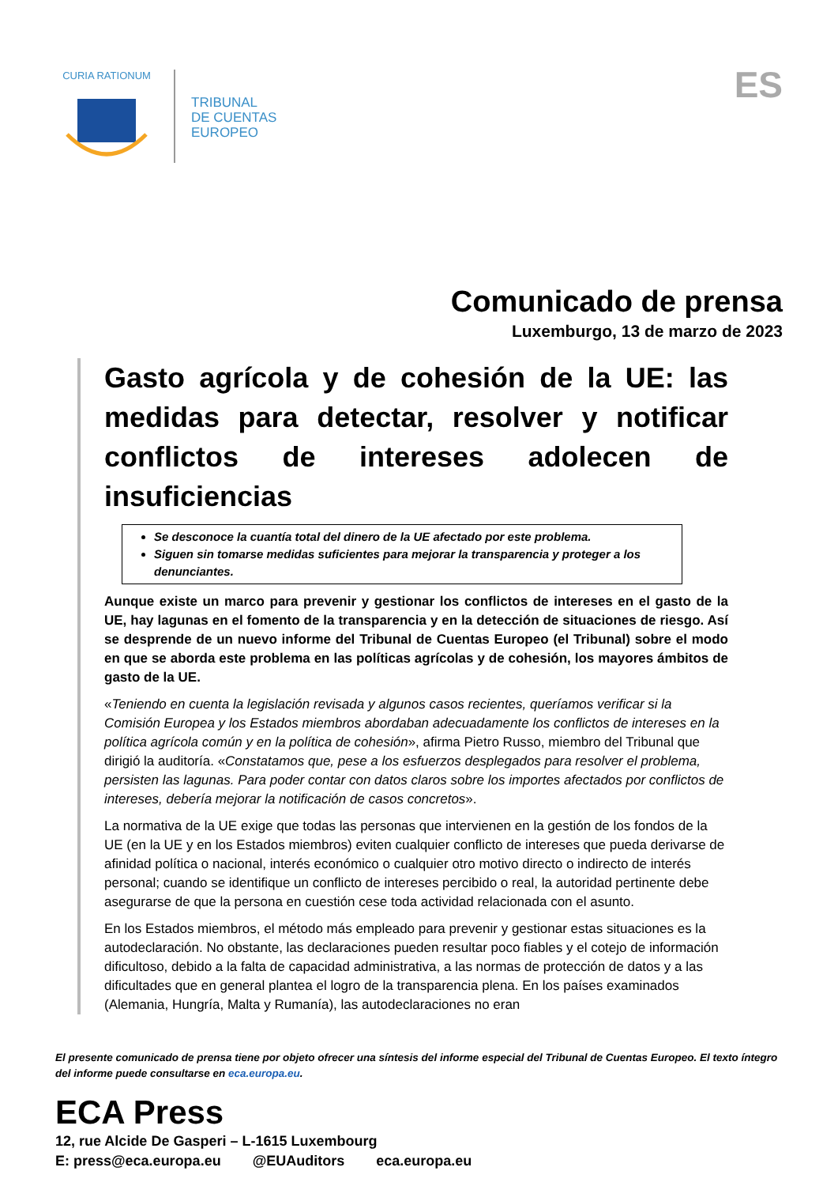CURIA RATIONUM
TRIBUNAL
DE CUENTAS
EUROPEO
ES
Comunicado de prensa
Luxemburgo, 13 de marzo de 2023
Gasto agrícola y de cohesión de la UE: las medidas para detectar, resolver y notificar conflictos de intereses adolecen de insuficiencias
Se desconoce la cuantía total del dinero de la UE afectado por este problema.
Siguen sin tomarse medidas suficientes para mejorar la transparencia y proteger a los denunciantes.
Aunque existe un marco para prevenir y gestionar los conflictos de intereses en el gasto de la UE, hay lagunas en el fomento de la transparencia y en la detección de situaciones de riesgo. Así se desprende de un nuevo informe del Tribunal de Cuentas Europeo (el Tribunal) sobre el modo en que se aborda este problema en las políticas agrícolas y de cohesión, los mayores ámbitos de gasto de la UE.
«Teniendo en cuenta la legislación revisada y algunos casos recientes, queríamos verificar si la Comisión Europea y los Estados miembros abordaban adecuadamente los conflictos de intereses en la política agrícola común y en la política de cohesión», afirma Pietro Russo, miembro del Tribunal que dirigió la auditoría. «Constatamos que, pese a los esfuerzos desplegados para resolver el problema, persisten las lagunas. Para poder contar con datos claros sobre los importes afectados por conflictos de intereses, debería mejorar la notificación de casos concretos».
La normativa de la UE exige que todas las personas que intervienen en la gestión de los fondos de la UE (en la UE y en los Estados miembros) eviten cualquier conflicto de intereses que pueda derivarse de afinidad política o nacional, interés económico o cualquier otro motivo directo o indirecto de interés personal; cuando se identifique un conflicto de intereses percibido o real, la autoridad pertinente debe asegurarse de que la persona en cuestión cese toda actividad relacionada con el asunto.
En los Estados miembros, el método más empleado para prevenir y gestionar estas situaciones es la autodeclaración. No obstante, las declaraciones pueden resultar poco fiables y el cotejo de información dificultoso, debido a la falta de capacidad administrativa, a las normas de protección de datos y a las dificultades que en general plantea el logro de la transparencia plena. En los países examinados (Alemania, Hungría, Malta y Rumanía), las autodeclaraciones no eran
El presente comunicado de prensa tiene por objeto ofrecer una síntesis del informe especial del Tribunal de Cuentas Europeo. El texto íntegro del informe puede consultarse en eca.europa.eu.
ECA Press
12, rue Alcide De Gasperi – L-1615 Luxembourg
E: press@eca.europa.eu @EUAuditors eca.europa.eu